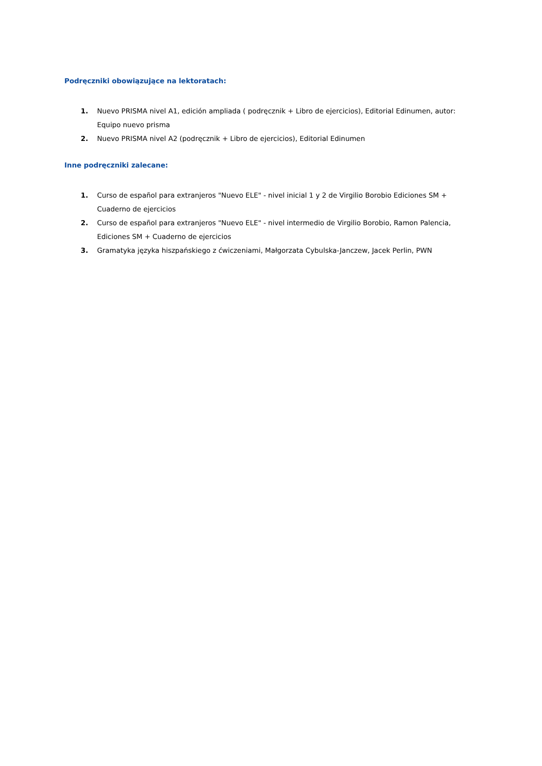Podręczniki obowiązujące na lektoratach:
1. Nuevo PRISMA nivel A1, edición ampliada ( podręcznik + Libro de ejercicios), Editorial Edinumen, autor: Equipo nuevo prisma
2. Nuevo PRISMA nivel A2 (podręcznik + Libro de ejercicios), Editorial Edinumen
Inne podręczniki zalecane:
1. Curso de español para extranjeros "Nuevo ELE" - nivel inicial 1 y 2 de Virgilio Borobio Ediciones SM + Cuaderno de ejercicios
2. Curso de español para extranjeros "Nuevo ELE" - nivel intermedio de Virgilio Borobio, Ramon Palencia, Ediciones SM + Cuaderno de ejercicios
3. Gramatyka języka hiszpańskiego z ćwiczeniami, Małgorzata Cybulska-Janczew, Jacek Perlin, PWN